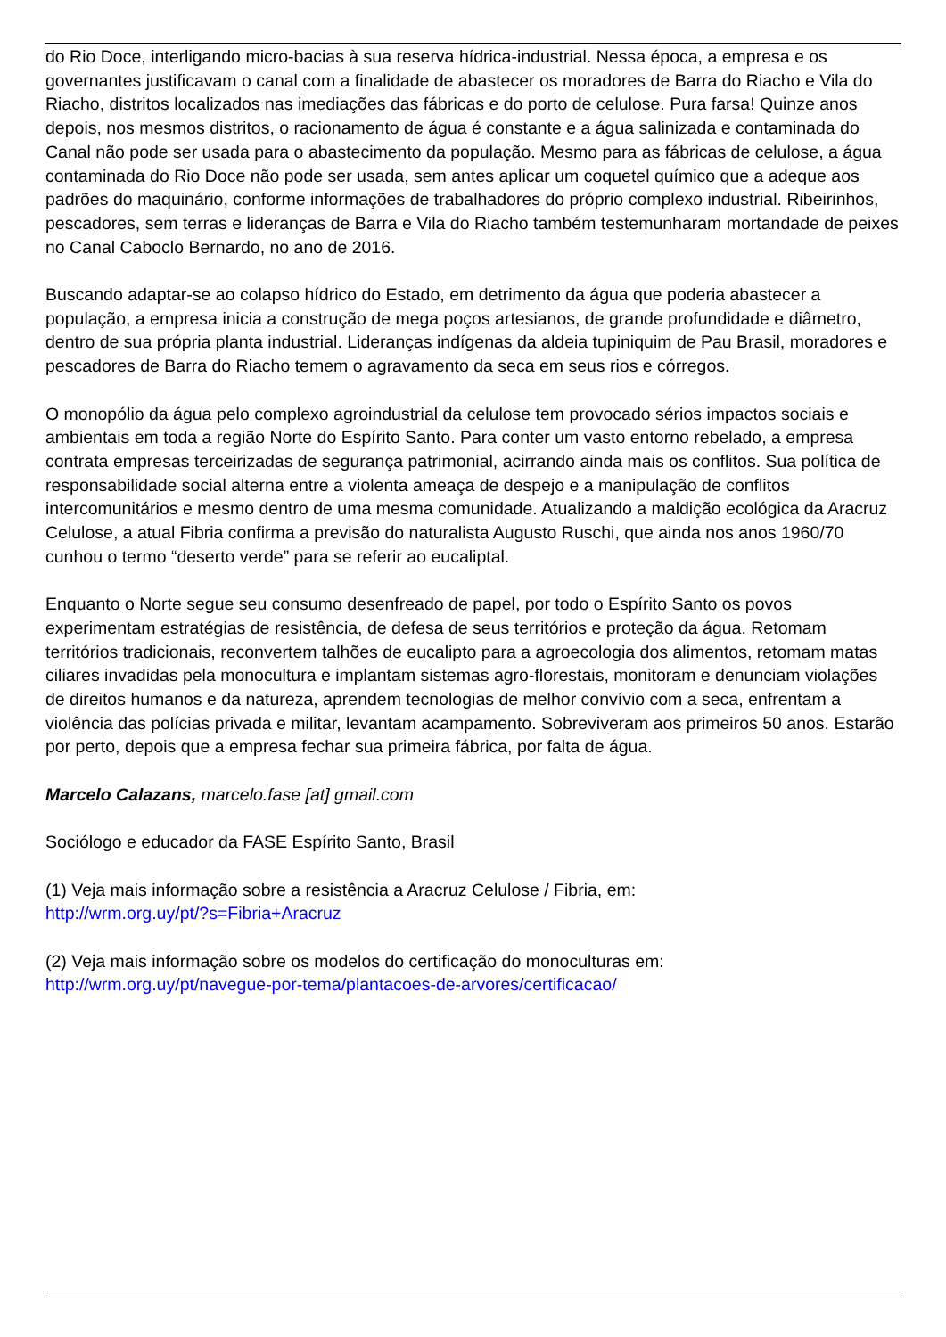do Rio Doce, interligando micro-bacias à sua reserva hídrica-industrial. Nessa época, a empresa e os governantes justificavam o canal com a finalidade de abastecer os moradores de Barra do Riacho e Vila do Riacho, distritos localizados nas imediações das fábricas e do porto de celulose. Pura farsa! Quinze anos depois, nos mesmos distritos, o racionamento de água é constante e a água salinizada e contaminada do Canal não pode ser usada para o abastecimento da população. Mesmo para as fábricas de celulose, a água contaminada do Rio Doce não pode ser usada, sem antes aplicar um coquetel químico que a adeque aos padrões do maquinário, conforme informações de trabalhadores do próprio complexo industrial. Ribeirinhos, pescadores, sem terras e lideranças de Barra e Vila do Riacho também testemunharam mortandade de peixes no Canal Caboclo Bernardo, no ano de 2016.
Buscando adaptar-se ao colapso hídrico do Estado, em detrimento da água que poderia abastecer a população, a empresa inicia a construção de mega poços artesianos, de grande profundidade e diâmetro, dentro de sua própria planta industrial. Lideranças indígenas da aldeia tupiniquim de Pau Brasil, moradores e pescadores de Barra do Riacho temem o agravamento da seca em seus rios e córregos.
O monopólio da água pelo complexo agroindustrial da celulose tem provocado sérios impactos sociais e ambientais em toda a região Norte do Espírito Santo. Para conter um vasto entorno rebelado, a empresa contrata empresas terceirizadas de segurança patrimonial, acirrando ainda mais os conflitos. Sua política de responsabilidade social alterna entre a violenta ameaça de despejo e a manipulação de conflitos intercomunitários e mesmo dentro de uma mesma comunidade. Atualizando a maldição ecológica da Aracruz Celulose, a atual Fibria confirma a previsão do naturalista Augusto Ruschi, que ainda nos anos 1960/70 cunhou o termo “deserto verde” para se referir ao eucaliptal.
Enquanto o Norte segue seu consumo desenfreado de papel, por todo o Espírito Santo os povos experimentam estratégias de resistência, de defesa de seus territórios e proteção da água. Retomam territórios tradicionais, reconvertem talhões de eucalipto para a agroecologia dos alimentos, retomam matas ciliares invadidas pela monocultura e implantam sistemas agro-florestais, monitoram e denunciam violações de direitos humanos e da natureza, aprendem tecnologias de melhor convívio com a seca, enfrentam a violência das polícias privada e militar, levantam acampamento. Sobreviveram aos primeiros 50 anos. Estarão por perto, depois que a empresa fechar sua primeira fábrica, por falta de água.
Marcelo Calazans, marcelo.fase [at] gmail.com
Sociólogo e educador da FASE Espírito Santo, Brasil
(1) Veja mais informação sobre a resistência a Aracruz Celulose / Fibria, em:
http://wrm.org.uy/pt/?s=Fibria+Aracruz
(2) Veja mais informação sobre os modelos do certificação do monoculturas em:
http://wrm.org.uy/pt/navegue-por-tema/plantacoes-de-arvores/certificacao/